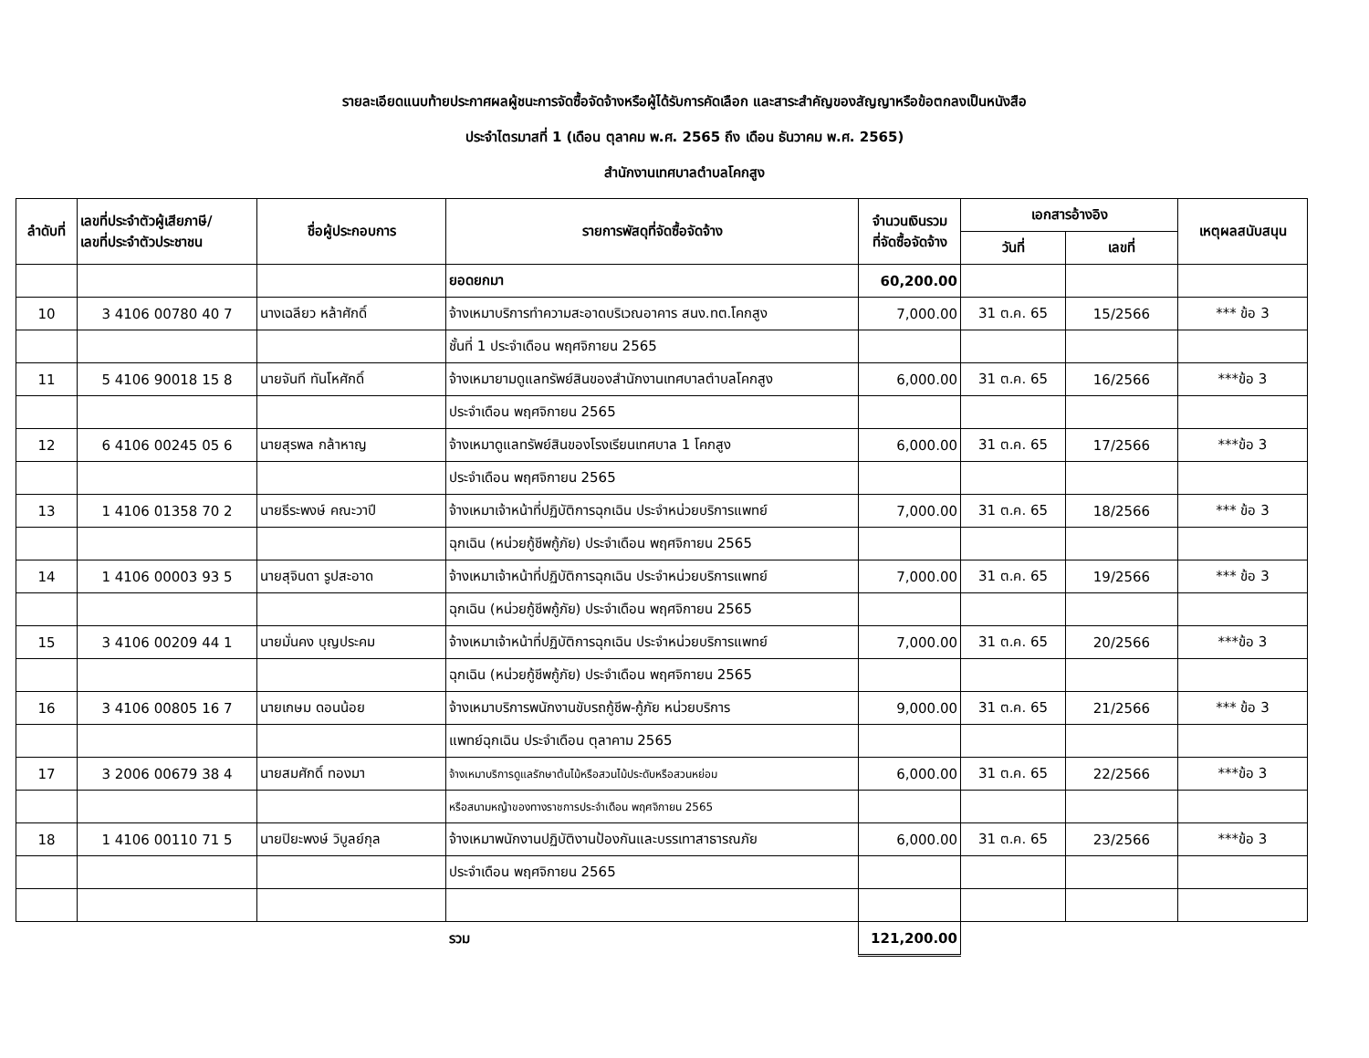รายละเอียดแนบท้ายประกาศผลผู้ชนะการจัดซื้อจัดจ้างหรือผู้ได้รับการคัดเลือก และสาระสำคัญของสัญญาหรือข้อตกลงเป็นหนังสือ
ประจำไตรมาสที่ 1 (เดือน ตุลาคม พ.ศ. 2565 ถึง เดือน ธันวาคม พ.ศ. 2565)
สำนักงานเทศบาลตำบลโคกสูง
| ลำดับที่ | เลขที่ประจำตัวผู้เสียภาษี/ เลขที่ประจำตัวประชาชน | ชื่อผู้ประกอบการ | รายการพัสดุที่จัดซื้อจัดจ้าง | จำนวนเงินรวม ที่จัดซื้อจัดจ้าง | เอกสารอ้างอิง | | เหตุผลสนับสนุน |
| --- | --- | --- | --- | --- | --- | --- | --- |
| | | | | | วันที่ | เลขที่ | |
| | | | ยอดยกมา | 60,200.00 | | | |
| 10 | 3 4106 00780 40 7 | นางเฉลียว หล้าศักดิ์ | จ้างเหมาบริการทำความสะอาดบริเวณอาคาร สนง.ทต.โคกสูง | 7,000.00 | 31 ต.ค. 65 | 15/2566 | *** ข้อ 3 |
| | | | ชั้นที่ 1 ประจำเดือน พฤศจิกายน 2565 | | | | |
| 11 | 5 4106 90018 15 8 | นายจันที ทันโหศักดิ์ | จ้างเหมายามดูแลทรัพย์สินของสำนักงานเทศบาลตำบลโคกสูง | 6,000.00 | 31 ต.ค. 65 | 16/2566 | ***ข้อ 3 |
| | | | ประจำเดือน พฤศจิกายน 2565 | | | | |
| 12 | 6 4106 00245 05 6 | นายสุรพล กล้าหาญ | จ้างเหมาดูแลทรัพย์สินของโรงเรียนเทศบาล 1 โคกสูง | 6,000.00 | 31 ต.ค. 65 | 17/2566 | ***ข้อ 3 |
| | | | ประจำเดือน พฤศจิกายน 2565 | | | | |
| 13 | 1 4106 01358 70 2 | นายธีระพงษ์ คณะวาปี | จ้างเหมาเจ้าหน้าที่ปฏิบัติการฉุกเฉิน ประจำหน่วยบริการแพทย์ | 7,000.00 | 31 ต.ค. 65 | 18/2566 | *** ข้อ 3 |
| | | | ฉุกเฉิน (หน่วยกู้ชีพกู้ภัย) ประจำเดือน พฤศจิกายน 2565 | | | | |
| 14 | 1 4106 00003 93 5 | นายสุจินดา รูปสะอาด | จ้างเหมาเจ้าหน้าที่ปฏิบัติการฉุกเฉิน ประจำหน่วยบริการแพทย์ | 7,000.00 | 31 ต.ค. 65 | 19/2566 | *** ข้อ 3 |
| | | | ฉุกเฉิน (หน่วยกู้ชีพกู้ภัย) ประจำเดือน พฤศจิกายน 2565 | | | | |
| 15 | 3 4106 00209 44 1 | นายมั่นคง บุญประคม | จ้างเหมาเจ้าหน้าที่ปฏิบัติการฉุกเฉิน ประจำหน่วยบริการแพทย์ | 7,000.00 | 31 ต.ค. 65 | 20/2566 | ***ข้อ 3 |
| | | | ฉุกเฉิน (หน่วยกู้ชีพกู้ภัย) ประจำเดือน พฤศจิกายน 2565 | | | | |
| 16 | 3 4106 00805 16 7 | นายเกษม ดอนน้อย | จ้างเหมาบริการพนักงานขับรถกู้ชีพ-กู้ภัย หน่วยบริการ | 9,000.00 | 31 ต.ค. 65 | 21/2566 | *** ข้อ 3 |
| | | | แพทย์ฉุกเฉิน ประจำเดือน ตุลาคาม 2565 | | | | |
| 17 | 3 2006 00679 38 4 | นายสมศักดิ์ ทองมา | จ้างเหมาบริการดูแลรักษาต้นไม้หรือสวนไม้ประดับหรือสวนหย่อม | 6,000.00 | 31 ต.ค. 65 | 22/2566 | ***ข้อ 3 |
| | | | หรือสนามหญ้าของทางราชการประจำเดือน พฤศจิกายน 2565 | | | | |
| 18 | 1 4106 00110 71 5 | นายปิยะพงษ์ วิบูลย์กุล | จ้างเหมาพนักงานปฏิบัติงานป้องกันและบรรเทาสาธารณภัย | 6,000.00 | 31 ต.ค. 65 | 23/2566 | ***ข้อ 3 |
| | | | ประจำเดือน พฤศจิกายน 2565 | | | | |
| | | | รวม | 121,200.00 | | | |